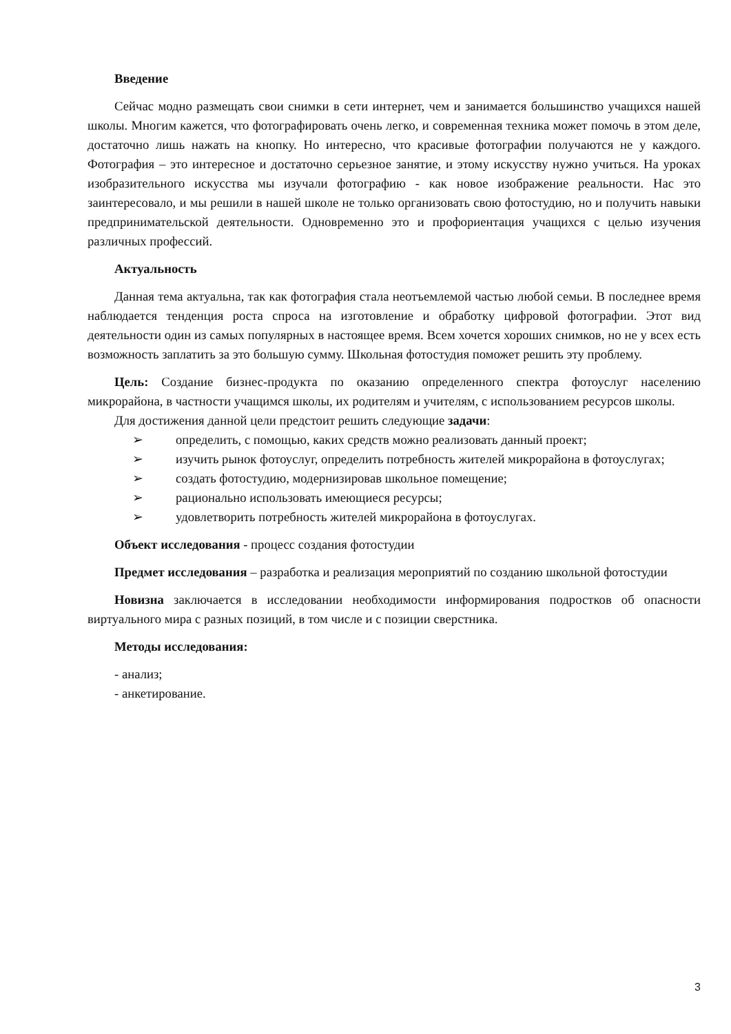Введение
Сейчас модно размещать свои снимки в сети интернет, чем и занимается большинство учащихся нашей школы. Многим кажется, что фотографировать очень легко, и современная техника может помочь в этом деле, достаточно лишь нажать на кнопку. Но интересно, что красивые фотографии получаются не у каждого. Фотография – это интересное и достаточно серьезное занятие, и этому искусству нужно учиться. На уроках изобразительного искусства мы изучали фотографию - как новое изображение реальности. Нас это заинтересовало, и мы решили в нашей школе не только организовать свою фотостудию, но и получить навыки предпринимательской деятельности. Одновременно это и профориентация учащихся с целью изучения различных профессий.
Актуальность
Данная тема актуальна, так как фотография стала неотъемлемой частью любой семьи. В последнее время наблюдается тенденция роста спроса на изготовление и обработку цифровой фотографии. Этот вид деятельности один из самых популярных в настоящее время. Всем хочется хороших снимков, но не у всех есть возможность заплатить за это большую сумму. Школьная фотостудия поможет решить эту проблему.
Цель: Создание бизнес-продукта по оказанию определенного спектра фотоуслуг населению микрорайона, в частности учащимся школы, их родителям и учителям, с использованием ресурсов школы.
Для достижения данной цели предстоит решить следующие задачи:
➢ определить, с помощью, каких средств можно реализовать данный проект;
➢ изучить рынок фотоуслуг, определить потребность жителей микрорайона в фотоуслугах;
➢ создать фотостудию, модернизировав школьное помещение;
➢ рационально использовать имеющиеся ресурсы;
➢ удовлетворить потребность жителей микрорайона в фотоуслугах.
Объект исследования - процесс создания фотостудии
Предмет исследования – разработка и реализация мероприятий по созданию школьной фотостудии
Новизна заключается в исследовании необходимости информирования подростков об опасности виртуального мира с разных позиций, в том числе и с позиции сверстника.
Методы исследования:
- анализ;
- анкетирование.
3